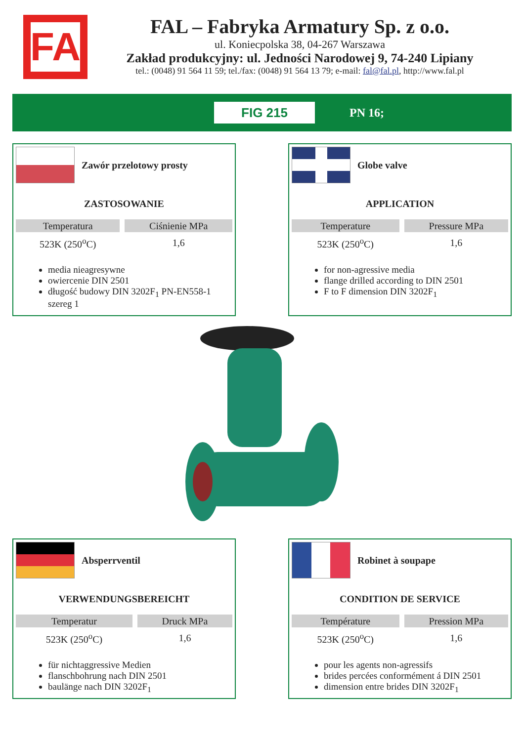FA
FAL – Fabryka Armatury Sp. z o.o.
ul. Koniecpolska 38, 04-267 Warszawa
Zakład produkcyjny: ul. Jedności Narodowej 9, 74-240 Lipiany
tel.: (0048) 91 564 11 59; tel./fax: (0048) 91 564 13 79; e-mail: fal@fal.pl, http://www.fal.pl
FIG 215
PN 16;
Zawór przelotowy prosty
ZASTOSOWANIE
| Temperatura | Ciśnienie MPa |
| --- | --- |
| 523K (250<sup>o</sup>C) | 1,6 |
media nieagresywne
owiercenie DIN 2501
długość budowy DIN 3202F<sub>1</sub> PN-EN558-1 szereg 1
Globe valve
APPLICATION
| Temperature | Pressure MPa |
| --- | --- |
| 523K (250<sup>o</sup>C) | 1,6 |
for non-agressive media
flange drilled according to DIN 2501
F to F dimension DIN 3202F<sub>1</sub>
Absperrventil
VERWENDUNGSBEREICHT
| Temperatur | Druck MPa |
| --- | --- |
| 523K (250<sup>o</sup>C) | 1,6 |
für nichtaggressive Medien
flanschbohrung nach DIN 2501
baulänge nach DIN 3202F<sub>1</sub>
Robinet à soupape
CONDITION DE SERVICE
| Température | Pression MPa |
| --- | --- |
| 523K (250<sup>o</sup>C) | 1,6 |
pour les agents non-agressifs
brides percées conformément á DIN 2501
dimension entre brides DIN 3202F<sub>1</sub>